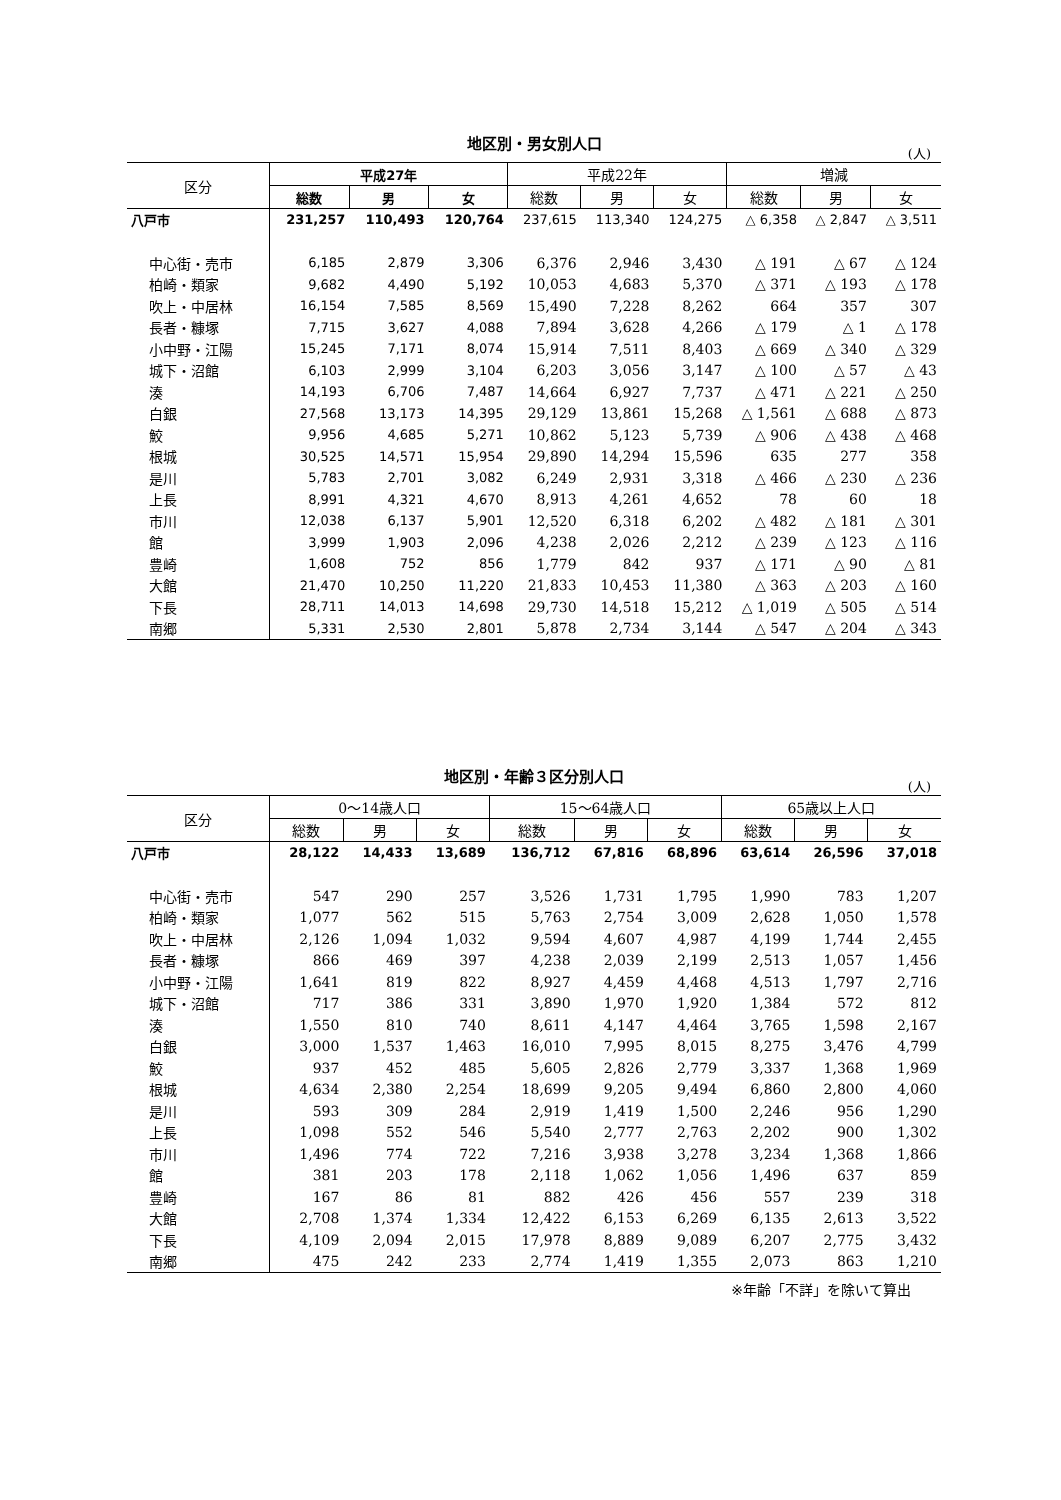地区別・男女別人口
(人)
| 区分 | 平成27年 | | | 平成22年 | | | 増減 | | |
| --- | --- | --- | --- | --- | --- | --- | --- | --- | --- |
| | 総数 | 男 | 女 | 総数 | 男 | 女 | 総数 | 男 | 女 |
| 八戸市 | 231,257 | 110,493 | 120,764 | 237,615 | 113,340 | 124,275 | △ 6,358 | △ 2,847 | △ 3,511 |
| 中心街・売市 | 6,185 | 2,879 | 3,306 | 6,376 | 2,946 | 3,430 | △ 191 | △ 67 | △ 124 |
| 柏崎・類家 | 9,682 | 4,490 | 5,192 | 10,053 | 4,683 | 5,370 | △ 371 | △ 193 | △ 178 |
| 吹上・中居林 | 16,154 | 7,585 | 8,569 | 15,490 | 7,228 | 8,262 | 664 | 357 | 307 |
| 長者・糠塚 | 7,715 | 3,627 | 4,088 | 7,894 | 3,628 | 4,266 | △ 179 | △ 1 | △ 178 |
| 小中野・江陽 | 15,245 | 7,171 | 8,074 | 15,914 | 7,511 | 8,403 | △ 669 | △ 340 | △ 329 |
| 城下・沼館 | 6,103 | 2,999 | 3,104 | 6,203 | 3,056 | 3,147 | △ 100 | △ 57 | △ 43 |
| 湊 | 14,193 | 6,706 | 7,487 | 14,664 | 6,927 | 7,737 | △ 471 | △ 221 | △ 250 |
| 白銀 | 27,568 | 13,173 | 14,395 | 29,129 | 13,861 | 15,268 | △ 1,561 | △ 688 | △ 873 |
| 鮫 | 9,956 | 4,685 | 5,271 | 10,862 | 5,123 | 5,739 | △ 906 | △ 438 | △ 468 |
| 根城 | 30,525 | 14,571 | 15,954 | 29,890 | 14,294 | 15,596 | 635 | 277 | 358 |
| 是川 | 5,783 | 2,701 | 3,082 | 6,249 | 2,931 | 3,318 | △ 466 | △ 230 | △ 236 |
| 上長 | 8,991 | 4,321 | 4,670 | 8,913 | 4,261 | 4,652 | 78 | 60 | 18 |
| 市川 | 12,038 | 6,137 | 5,901 | 12,520 | 6,318 | 6,202 | △ 482 | △ 181 | △ 301 |
| 館 | 3,999 | 1,903 | 2,096 | 4,238 | 2,026 | 2,212 | △ 239 | △ 123 | △ 116 |
| 豊崎 | 1,608 | 752 | 856 | 1,779 | 842 | 937 | △ 171 | △ 90 | △ 81 |
| 大館 | 21,470 | 10,250 | 11,220 | 21,833 | 10,453 | 11,380 | △ 363 | △ 203 | △ 160 |
| 下長 | 28,711 | 14,013 | 14,698 | 29,730 | 14,518 | 15,212 | △ 1,019 | △ 505 | △ 514 |
| 南郷 | 5,331 | 2,530 | 2,801 | 5,878 | 2,734 | 3,144 | △ 547 | △ 204 | △ 343 |
地区別・年齢３区分別人口
(人)
| 区分 | 0～14歳人口 | | | 15～64歳人口 | | | 65歳以上人口 | | |
| --- | --- | --- | --- | --- | --- | --- | --- | --- | --- |
| | 総数 | 男 | 女 | 総数 | 男 | 女 | 総数 | 男 | 女 |
| 八戸市 | 28,122 | 14,433 | 13,689 | 136,712 | 67,816 | 68,896 | 63,614 | 26,596 | 37,018 |
| 中心街・売市 | 547 | 290 | 257 | 3,526 | 1,731 | 1,795 | 1,990 | 783 | 1,207 |
| 柏崎・類家 | 1,077 | 562 | 515 | 5,763 | 2,754 | 3,009 | 2,628 | 1,050 | 1,578 |
| 吹上・中居林 | 2,126 | 1,094 | 1,032 | 9,594 | 4,607 | 4,987 | 4,199 | 1,744 | 2,455 |
| 長者・糠塚 | 866 | 469 | 397 | 4,238 | 2,039 | 2,199 | 2,513 | 1,057 | 1,456 |
| 小中野・江陽 | 1,641 | 819 | 822 | 8,927 | 4,459 | 4,468 | 4,513 | 1,797 | 2,716 |
| 城下・沼館 | 717 | 386 | 331 | 3,890 | 1,970 | 1,920 | 1,384 | 572 | 812 |
| 湊 | 1,550 | 810 | 740 | 8,611 | 4,147 | 4,464 | 3,765 | 1,598 | 2,167 |
| 白銀 | 3,000 | 1,537 | 1,463 | 16,010 | 7,995 | 8,015 | 8,275 | 3,476 | 4,799 |
| 鮫 | 937 | 452 | 485 | 5,605 | 2,826 | 2,779 | 3,337 | 1,368 | 1,969 |
| 根城 | 4,634 | 2,380 | 2,254 | 18,699 | 9,205 | 9,494 | 6,860 | 2,800 | 4,060 |
| 是川 | 593 | 309 | 284 | 2,919 | 1,419 | 1,500 | 2,246 | 956 | 1,290 |
| 上長 | 1,098 | 552 | 546 | 5,540 | 2,777 | 2,763 | 2,202 | 900 | 1,302 |
| 市川 | 1,496 | 774 | 722 | 7,216 | 3,938 | 3,278 | 3,234 | 1,368 | 1,866 |
| 館 | 381 | 203 | 178 | 2,118 | 1,062 | 1,056 | 1,496 | 637 | 859 |
| 豊崎 | 167 | 86 | 81 | 882 | 426 | 456 | 557 | 239 | 318 |
| 大館 | 2,708 | 1,374 | 1,334 | 12,422 | 6,153 | 6,269 | 6,135 | 2,613 | 3,522 |
| 下長 | 4,109 | 2,094 | 2,015 | 17,978 | 8,889 | 9,089 | 6,207 | 2,775 | 3,432 |
| 南郷 | 475 | 242 | 233 | 2,774 | 1,419 | 1,355 | 2,073 | 863 | 1,210 |
※年齢「不詳」を除いて算出